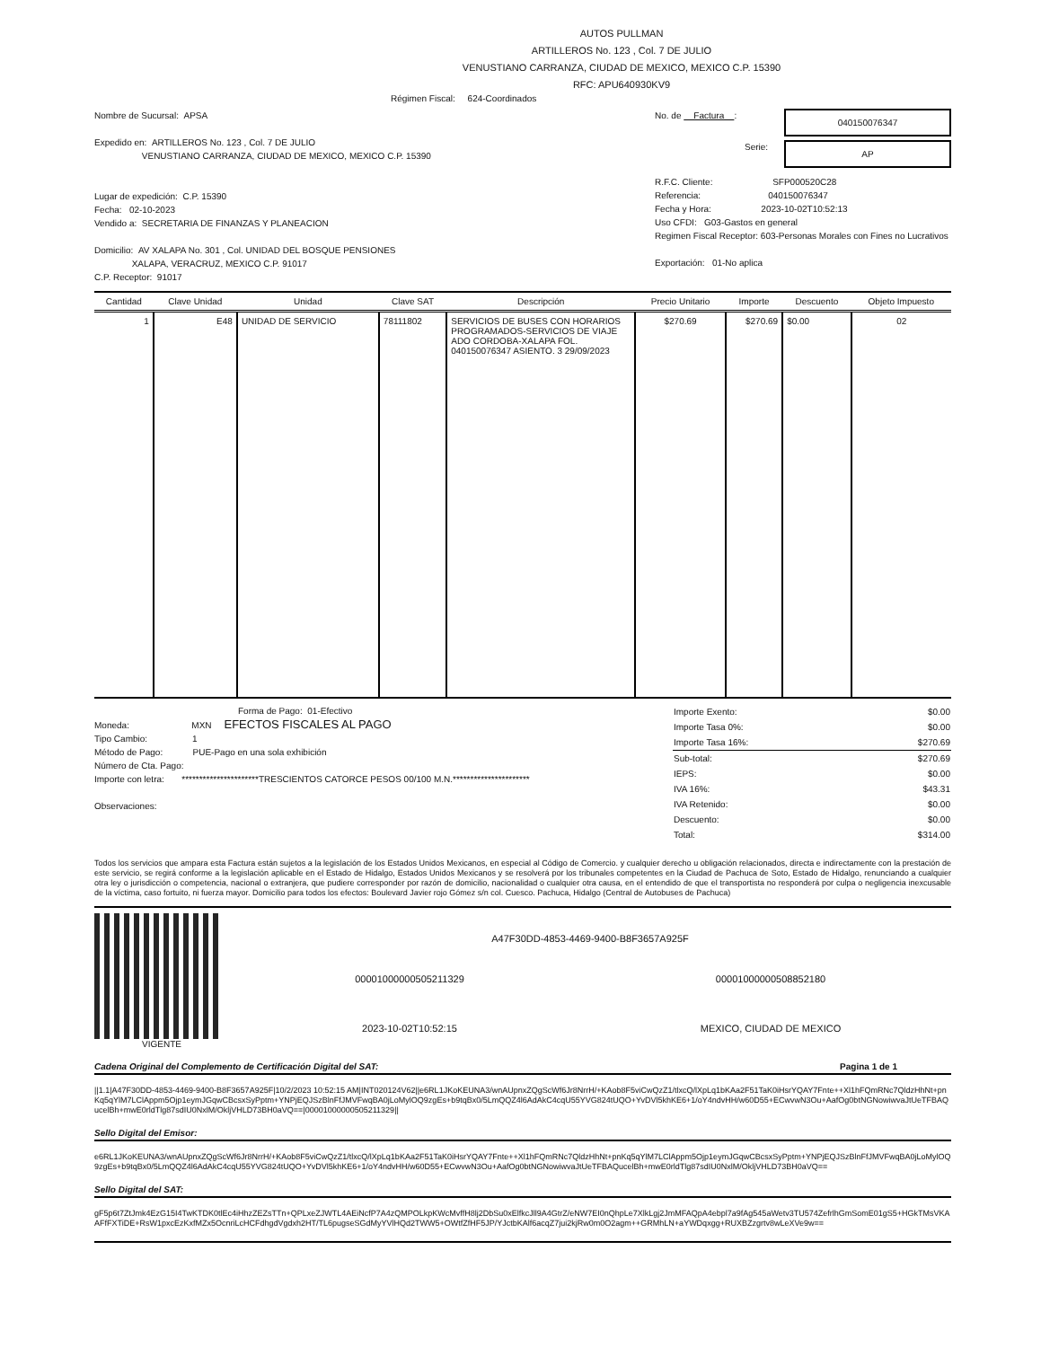AUTOS PULLMAN
ARTILLEROS No. 123 , Col. 7 DE JULIO
VENUSTIANO CARRANZA, CIUDAD DE MEXICO, MEXICO C.P. 15390
RFC: APU640930KV9
Régimen Fiscal: 624-Coordinados
Nombre de Sucursal: APSA
Expedido en: ARTILLEROS No. 123 , Col. 7 DE JULIO
VENUSTIANO CARRANZA, CIUDAD DE MEXICO, MEXICO C.P. 15390
Lugar de expedición: C.P. 15390
Fecha: 02-10-2023
Vendido a: SECRETARIA DE FINANZAS Y PLANEACION
Domicilio: AV XALAPA No. 301 , Col. UNIDAD DEL BOSQUE PENSIONES
XALAPA, VERACRUZ, MEXICO C.P. 91017
C.P. Receptor: 91017
No. de Factura :
040150076347
Serie:
AP
R.F.C. Cliente: SFP000520C28
Referencia: 040150076347
Fecha y Hora: 2023-10-02T10:52:13
Uso CFDI: G03-Gastos en general
Regimen Fiscal Receptor: 603-Personas Morales con Fines no Lucrativos
Exportación: 01-No aplica
| Cantidad | Clave Unidad | Unidad | Clave SAT | Descripción | Precio Unitario | Importe | Descuento | Objeto Impuesto |
| --- | --- | --- | --- | --- | --- | --- | --- | --- |
| 1 | E48 | UNIDAD DE SERVICIO | 78111802 | SERVICIOS DE BUSES CON HORARIOS PROGRAMADOS-SERVICIOS DE VIAJE ADO CORDOBA-XALAPA FOL. 040150076347 ASIENTO. 3 29/09/2023 | $270.69 | $270.69 | $0.00 | 02 |
Forma de Pago: 01-Efectivo
Moneda: MXN EFECTOS FISCALES AL PAGO
Tipo Cambio: 1
Método de Pago: PUE-Pago en una sola exhibición
Número de Cta. Pago:
Importe con letra: **********************TRESCIENTOS CATORCE PESOS 00/100 M.N.**********************
Observaciones:
| Importe Exento: | $0.00 |
| Importe Tasa 0%: | $0.00 |
| Importe Tasa 16%: | $270.69 |
| Sub-total: | $270.69 |
| IEPS: | $0.00 |
| IVA 16%: | $43.31 |
| IVA Retenido: | $0.00 |
| Descuento: | $0.00 |
| Total: | $314.00 |
Todos los servicios que ampara esta Factura están sujetos a la legislación de los Estados Unidos Mexicanos, en especial al Código de Comercio. y cualquier derecho u obligación relacionados, directa e indirectamente con la prestación de este servicio, se regirá conforme a la legislación aplicable en el Estado de Hidalgo, Estados Unidos Mexicanos y se resolverá por los tribunales competentes en la Ciudad de Pachuca de Soto, Estado de Hidalgo, renunciando a cualquier otra ley o jurisdicción o competencia, nacional o extranjera, que pudiere corresponder por razón de domicilio, nacionalidad o cualquier otra causa, en el entendido de que el transportista no responderá por culpa o negligencia inexcusable de la víctima, caso fortuito, ni fuerza mayor. Domicilio para todos los efectos: Boulevard Javier rojo Gómez s/n col. Cuesco. Pachuca, Hidalgo (Central de Autobuses de Pachuca)
VIGENTE
A47F30DD-4853-4469-9400-B8F3657A925F
00001000000505211329 00001000000508852180
2023-10-02T10:52:15 MEXICO, CIUDAD DE MEXICO
Cadena Original del Complemento de Certificación Digital del SAT: Pagina 1 de 1
||1.1|A47F30DD-4853-4469-9400-B8F3657A925F|10/2/2023 10:52:15 AM|INT020124V62||e6RL1JKoKEUNA3/wnAUpnxZQgScWf6Jr8NrrH/+KAob8F5viCwQzZ1/tlxcQ/lXpLq1bKAa2F51TaK0iHsrYQAY7Fnte++Xl1hFQmRNc7QldzHhNt+pnKq5qYlM7LClAppm5Ojp1eymJGqwCBcsxSyPptm+YNPjEQJSzBlnFfJMVFwqBA0jLoMylOQ9zgEs+b9tqBx0/5LmQQZ4l6AdAkC4cqU55YVG824tUQO+YvDVl5khKE6+1/oY4ndvHH/w60D55+ECwvwN3Ou+AafOg0btNGNowiwvaJtUeTFBAQucelBh+mwE0rldTlg87sdIU0NxlM/OkljVHLD73BH0aVQ==|00001000000505211329||
Sello Digital del Emisor:
e6RL1JKoKEUNA3/wnAUpnxZQgScWf6Jr8NrrH/+KAob8F5viCwQzZ1/tlxcQ/lXpLq1bKAa2F51TaK0iHsrYQAY7Fnte++Xl1hFQmRNc7QldzHhNt+pnKq5qYlM7LClAppm5Ojp1eymJGqwCBcsxSyPptm+YNPjEQJSzBlnFfJMVFwqBA0jLoMylOQ9zgEs+b9tqBx0/5LmQQZ4l6AdAkC4cqU55YVG824tUQO+YvDVl5khKE6+1/oY4ndvHH/w60D55+ECwvwN3Ou+AafOg0btNGNowiwvaJtUeTFBAQucelBh+mwE0rldTlg87sdIU0NxlM/OkljVHLD73BH0aVQ==
Sello Digital del SAT:
gF5p6t7ZtJmk4EzG15I4TwKTDK0tlEc4iHhzZEZsTTn+QPLxeZJWTL4AEiNcfP7A4zQMPOLkpKWcMvffH8lj2DbSu0xElfkcJll9A4GtrZ/eNW7EI0nQhpLe7XlkLgj2JmMFAQpA4ebpl7a9fAg545aWetv3TU574ZefrlhGmSomE01gS5+HGkTMsVKAAFfFXTiDE+RsW1pxcEzKxfMZx5OcnriLcHCFdhgdVgdxh2HT/TL6pugseSGdMyYVlHQd2TWW5+OWtfZfHF5JP/YJctbKAlf6acqZ7jui2kjRw0m0O2agm++GRMhLN+aYWDqxgg+RUXBZzgrtv8wLeXVe9w==